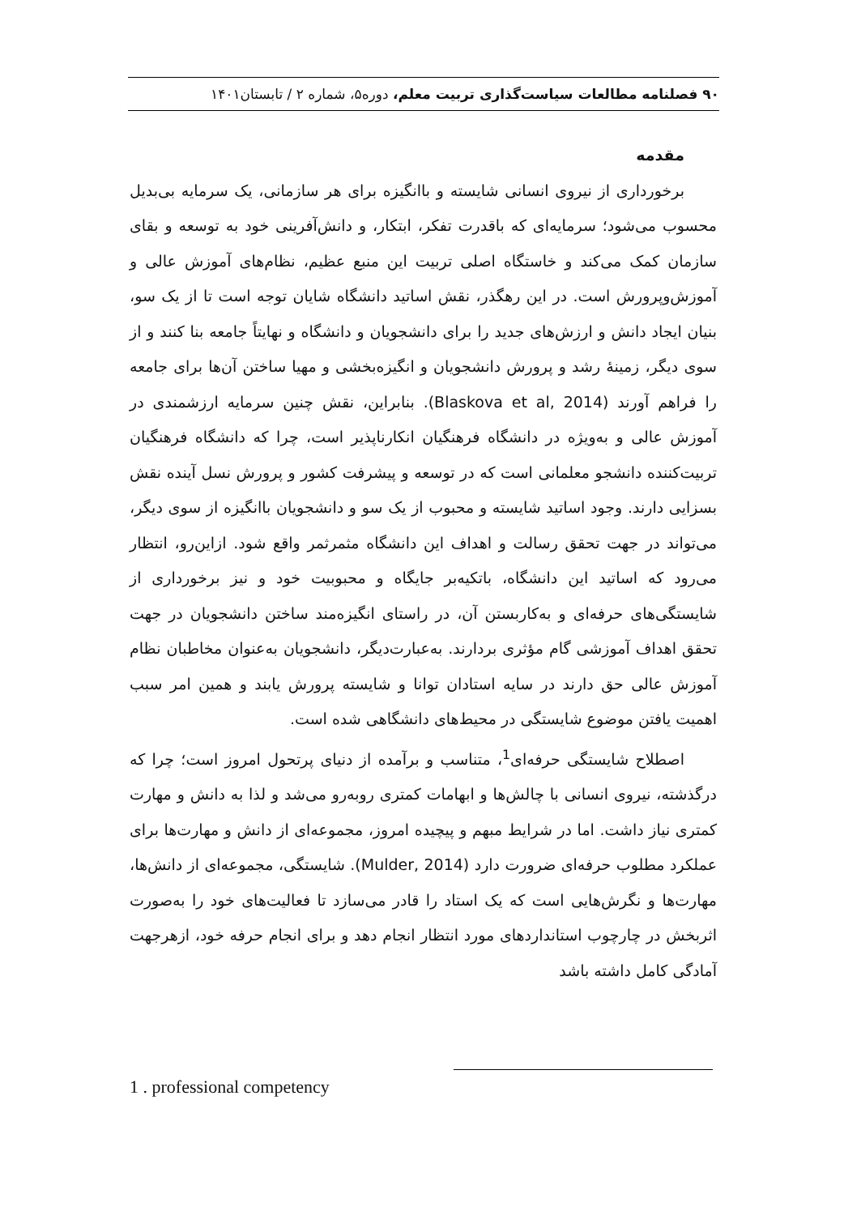۹۰ فصلنامه مطالعات سیاست‌گذاری تربیت معلم، دوره۵، شماره ۲ / تابستان۱۴۰۱
مقدمه
برخورداری از نیروی انسانی شایسته و باانگیزه برای هر سازمانی، یک سرمایه بی‌بدیل محسوب می‌شود؛ سرمایه‌ای که باقدرت تفکر، ابتکار، و دانش‌آفرینی خود به توسعه و بقای سازمان کمک می‌کند و خاستگاه اصلی تربیت این منبع عظیم، نظام‌های آموزش عالی و آموزش‌وپرورش است. در این رهگذر، نقش اساتید دانشگاه شایان توجه است تا از یک سو، بنیان ایجاد دانش و ارزش‌های جدید را برای دانشجویان و دانشگاه و نهایتاً جامعه بنا کنند و از سوی دیگر، زمینهٔ رشد و پرورش دانشجویان و انگیزه‌بخشی و مهیا ساختن آن‌ها برای جامعه را فراهم آورند (Blaskova et al, 2014). بنابراین، نقش چنین سرمایه ارزشمندی در آموزش عالی و به‌ویژه در دانشگاه فرهنگیان انکارناپذیر است، چرا که دانشگاه فرهنگیان تربیت‌کننده دانشجو معلمانی است که در توسعه و پیشرفت کشور و پرورش نسل آینده نقش بسزایی دارند. وجود اساتید شایسته و محبوب از یک سو و دانشجویان باانگیزه از سوی دیگر، می‌تواند در جهت تحقق رسالت و اهداف این دانشگاه مثمرثمر واقع شود. ازاین‌رو، انتظار می‌رود که اساتید این دانشگاه، باتکیه‌بر جایگاه و محبوبیت خود و نیز برخورداری از شایستگی‌های حرفه‌ای و به‌کاربستن آن، در راستای انگیزه‌مند ساختن دانشجویان در جهت تحقق اهداف آموزشی گام مؤثری بردارند. به‌عبارت‌دیگر، دانشجویان به‌عنوان مخاطبان نظام آموزش عالی حق دارند در سایه استادان توانا و شایسته پرورش یابند و همین امر سبب اهمیت یافتن موضوع شایستگی در محیط‌های دانشگاهی شده است.
اصطلاح شایستگی حرفه‌ای<sup>1</sup>، متناسب و برآمده از دنیای پرتحول امروز است؛ چرا که درگذشته، نیروی انسانی با چالش‌ها و ابهامات کمتری روبه‌رو می‌شد و لذا به دانش و مهارت کمتری نیاز داشت. اما در شرایط مبهم و پیچیده امروز، مجموعه‌ای از دانش و مهارت‌ها برای عملکرد مطلوب حرفه‌ای ضرورت دارد (Mulder, 2014). شایستگی، مجموعه‌ای از دانش‌ها، مهارت‌ها و نگرش‌هایی است که یک استاد را قادر می‌سازد تا فعالیت‌های خود را به‌صورت اثربخش در چارچوب استانداردهای مورد انتظار انجام دهد و برای انجام حرفه خود، ازهرجهت آمادگی کامل داشته باشد
1 . professional competency